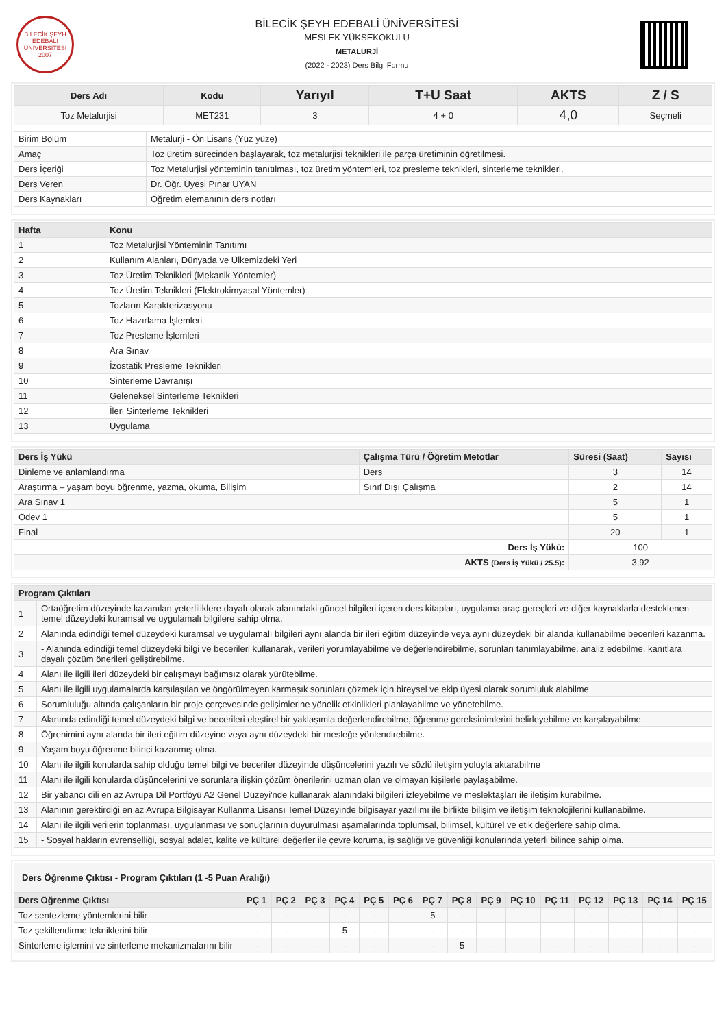BİLECİK ŞEYH EDEBALİ ÜNİVERSİTESİ 2007
BİLECİK ŞEYH EDEBALİ ÜNİVERSİTESİ
MESLEK YÜKSEKOKULU
METALURJİ
(2022 - 2023) Ders Bilgi Formu
| Ders Adı | Kodu | Yarıyıl | T+U Saat | AKTS | Z / S |
| --- | --- | --- | --- | --- | --- |
| Toz Metalurjisi | MET231 | 3 | 4 + 0 | 4,0 | Seçmeli |
| Birim Bölüm | Metalurji - Ön Lisans (Yüz yüze) |
| Amaç | Toz üretim sürecinden başlayarak, toz metalurjisi teknikleri ile parça üretiminin öğretilmesi. |
| Ders İçeriği | Toz Metalurjisi yönteminin tanıtılması, toz üretim yöntemleri, toz presleme teknikleri, sinterleme teknikleri. |
| Ders Veren | Dr. Öğr. Üyesi Pınar UYAN |
| Ders Kaynakları | Öğretim elemanının ders notları |
| Hafta | Konu |
| --- | --- |
| 1 | Toz Metalurjisi Yönteminin Tanıtımı |
| 2 | Kullanım Alanları, Dünyada ve Ülkemizdeki Yeri |
| 3 | Toz Üretim Teknikleri (Mekanik Yöntemler) |
| 4 | Toz Üretim Teknikleri (Elektrokimyasal Yöntemler) |
| 5 | Tozların Karakterizasyonu |
| 6 | Toz Hazırlama İşlemleri |
| 7 | Toz Presleme İşlemleri |
| 8 | Ara Sınav |
| 9 | İzostatik Presleme Teknikleri |
| 10 | Sinterleme Davranışı |
| 11 | Geleneksel Sinterleme Teknikleri |
| 12 | İleri Sinterleme Teknikleri |
| 13 | Uygulama |
| Ders İş Yükü | Çalışma Türü / Öğretim Metotlar | Süresi (Saat) | Sayısı |
| --- | --- | --- | --- |
| Dinleme ve anlamlandırma | Ders | 3 | 14 |
| Araştırma – yaşam boyu öğrenme, yazma, okuma, Bilişim | Sınıf Dışı Çalışma | 2 | 14 |
| Ara Sınav 1 | | 5 | 1 |
| Ödev 1 | | 5 | 1 |
| Final | | 20 | 1 |
| Ders İş Yükü: | | 100 | |
| AKTS (Ders İş Yükü / 25.5) : | | 3,92 | |
| Program Çıktıları | |
| --- | --- |
| 1 | Ortaöğretim düzeyinde kazanılan yeterliliklere dayalı olarak alanındaki güncel bilgileri içeren ders kitapları, uygulama araç-gereçleri ve diğer kaynaklarla desteklenen temel düzeydeki kuramsal ve uygulamalı bilgilere sahip olma. |
| 2 | Alanında edindiği temel düzeydeki kuramsal ve uygulamalı bilgileri aynı alanda bir ileri eğitim düzeyinde veya aynı düzeydeki bir alanda kullanabilme becerileri kazanma. |
| 3 | - Alanında edindiği temel düzeydeki bilgi ve becerileri kullanarak, verileri yorumlayabilme ve değerlendirebilme, sorunları tanımlayabilme, analiz edebilme, kanıtlara dayalı çözüm önerileri geliştirebilme. |
| 4 | Alanı ile ilgili ileri düzeydeki bir çalışmayı bağımsız olarak yürütebilme. |
| 5 | Alanı ile ilgili uygulamalarda karşılaşılan ve öngörülmeyen karmaşık sorunları çözmek için bireysel ve ekip üyesi olarak sorumluluk alabilme |
| 6 | Sorumluluğu altında çalışanların bir proje çerçevesinde gelişimlerine yönelik etkinlikleri planlayabilme ve yönetebilme. |
| 7 | Alanında edindiği temel düzeydeki bilgi ve becerileri eleştirel bir yaklaşımla değerlendirebilme, öğrenme gereksinimlerini belirleyebilme ve karşılayabilme. |
| 8 | Öğrenimini aynı alanda bir ileri eğitim düzeyine veya aynı düzeydeki bir mesleğe yönlendirebilme. |
| 9 | Yaşam boyu öğrenme bilinci kazanmış olma. |
| 10 | Alanı ile ilgili konularda sahip olduğu temel bilgi ve beceriler düzeyinde düşüncelerini yazılı ve sözlü iletişim yoluyla aktarabilme |
| 11 | Alanı ile ilgili konularda düşüncelerini ve sorunlara ilişkin çözüm önerilerini uzman olan ve olmayan kişilerle paylaşabilme. |
| 12 | Bir yabancı dili en az Avrupa Dil Portföyü A2 Genel Düzeyi'nde kullanarak alanındaki bilgileri izleyebilme ve meslektaşları ile iletişim kurabilme. |
| 13 | Alanının gerektirdiği en az Avrupa Bilgisayar Kullanma Lisansı Temel Düzeyinde bilgisayar yazılımı ile birlikte bilişim ve iletişim teknolojilerini kullanabilme. |
| 14 | Alanı ile ilgili verilerin toplanması, uygulanması ve sonuçlarının duyurulması aşamalarında toplumsal, bilimsel, kültürel ve etik değerlere sahip olma. |
| 15 | - Sosyal hakların evrenselliği, sosyal adalet, kalite ve kültürel değerler ile çevre koruma, iş sağlığı ve güvenliği konularında yeterli bilince sahip olma. |
Ders Öğrenme Çıktısı - Program Çıktıları (1 -5 Puan Aralığı)
| Ders Öğrenme Çıktısı | PÇ 1 | PÇ 2 | PÇ 3 | PÇ 4 | PÇ 5 | PÇ 6 | PÇ 7 | PÇ 8 | PÇ 9 | PÇ 10 | PÇ 11 | PÇ 12 | PÇ 13 | PÇ 14 | PÇ 15 |
| --- | --- | --- | --- | --- | --- | --- | --- | --- | --- | --- | --- | --- | --- | --- | --- |
| Toz sentezleme yöntemlerini bilir | - | - | - | - | - | - | 5 | - | - | - | - | - | - | - | - |
| Toz şekillendirme tekniklerini bilir | - | - | - | 5 | - | - | - | - | - | - | - | - | - | - | - |
| Sinterleme işlemini ve sinterleme mekanizmalarını bilir | - | - | - | - | - | - | - | 5 | - | - | - | - | - | - | - |